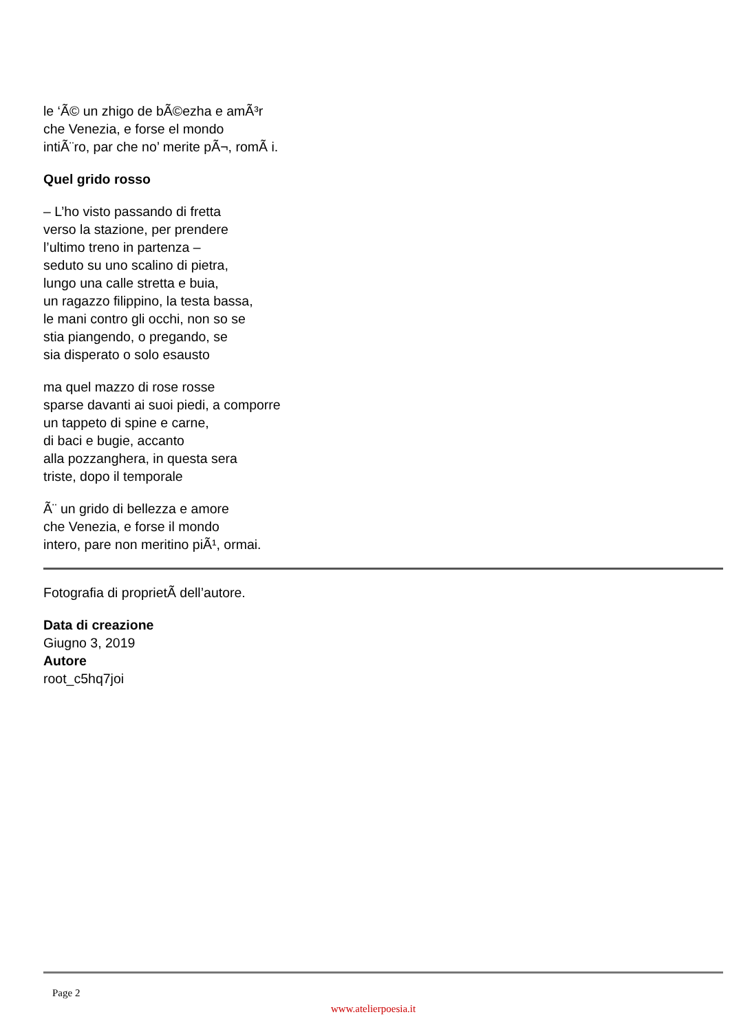le ‘Ã© un zhigo de bÃ©ezha e amÃ³r
che Venezia, e forse el mondo
intiÃ¨ro, par che no’ merite pÃ¬, romÃ i.
Quel grido rosso
– L’ho visto passando di fretta
verso la stazione, per prendere
l’ultimo treno in partenza –
seduto su uno scalino di pietra,
lungo una calle stretta e buia,
un ragazzo filippino, la testa bassa,
le mani contro gli occhi, non so se
stia piangendo, o pregando, se
sia disperato o solo esausto
ma quel mazzo di rose rosse
sparse davanti ai suoi piedi, a comporre
un tappeto di spine e carne,
di baci e bugie, accanto
alla pozzanghera, in questa sera
triste, dopo il temporale
Ã¨ un grido di bellezza e amore
che Venezia, e forse il mondo
intero, pare non meritino piÃ¹, ormai.
Fotografia di proprietÃ dell’autore.
Data di creazione
Giugno 3, 2019
Autore
root_c5hq7joi
Page 2
www.atelierpoesia.it